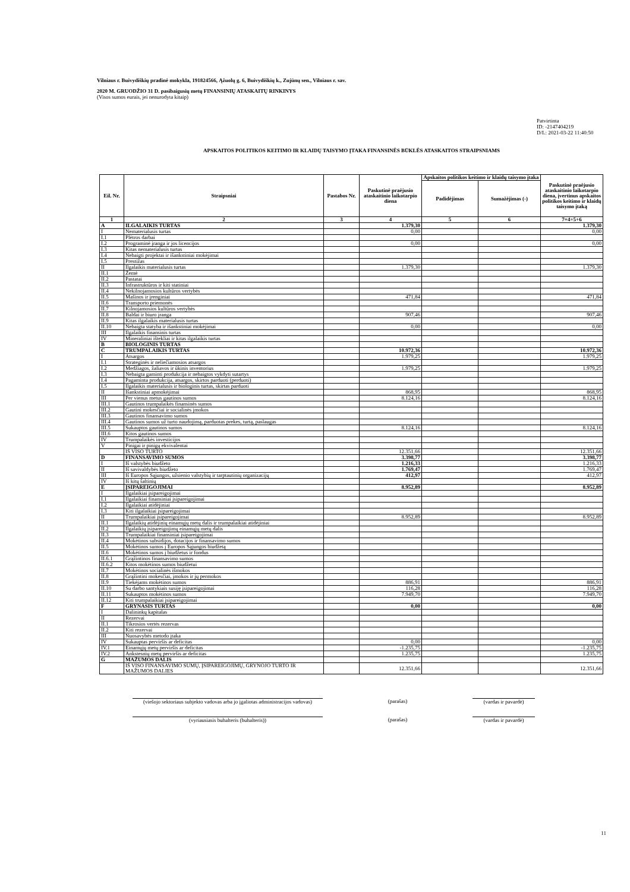Vilniaus r. Buivydiškių pradinė mokykla, 191824566, Ąžuolų g. 6, Buivydiškių k., Zujūnų sen., Vilniaus r. sav.
2020 M. GRUODŽIO 31 D. pasibaigusių metų FINANSINIŲ ATASKAITŲ RINKINYS
(Visos sumos eurais, jei nenurodyta kitaip)
Patvirtinta
ID: -2147404219
D/L: 2021-03-22 11:40:50
APSKAITOS POLITIKOS KEITIMO IR KLAIDŲ TAISYMO ĮTAKA FINANSINĖS BŪKLĖS ATASKAITOS STRAIPSNIAMS
| Eil. Nr. | Straipsniai | Pastabos Nr. | Paskutinė praėjusio ataskaitinio laikotarpio diena | Apskaitos politikos keitimo ir klaidų taisymo įtaka | | Paskutinė praėjusio ataskaitinio laikotarpio diena, įvertinus apskaitos politikos keitimo ir klaidų taisymo įtaką |
| --- | --- | --- | --- | --- | --- | --- |
| | | | | Padidėjimas | Sumažėjimas (-) | |
| 1 | 2 | 3 | 4 | 5 | 6 | 7=4+5+6 |
| A | ILGALAIKIS TURTAS | | 1.379,30 | | | 1.379,30 |
| I | Nematerialusis turtas | | 0,00 | | | 0,00 |
| I.1 | Plėtros darbai | | | | | |
| I.2 | Programinė įranga ir jos licencijos | | 0,00 | | | 0,00 |
| I.3 | Kitas nematerialusis turtas | | | | | |
| I.4 | Nebaigti projektai ir išankstiniai mokėjimai | | | | | |
| I.5 | Prestižas | | | | | |
| II | Ilgalaikis materialusis turtas | | 1.379,30 | | | 1.379,30 |
| II.1 | Žemė | | | | | |
| II.2 | Pastatai | | | | | |
| II.3 | Infrastruktūros ir kiti statiniai | | | | | |
| II.4 | Nekilnojamosios kultūros vertybės | | | | | |
| II.5 | Mašinos ir įrenginiai | | 471,84 | | | 471,84 |
| II.6 | Transporto priemonės | | | | | |
| II.7 | Kilnojamosios kultūros vertybės | | | | | |
| II.8 | Baldai ir biuro įranga | | 907,46 | | | 907,46 |
| II.9 | Kitas ilgalaikis materialusis turtas | | | | | |
| II.10 | Nebaigta statyba ir išankstiniai mokėjimai | | 0,00 | | | 0,00 |
| III | Ilgalaikis finansinis turtas | | | | | |
| IV | Mineraliniai ištekliai ir kitas ilgalaikis turtas | | | | | |
| B | BIOLOGINIS TURTAS | | | | | |
| C | TRUMPALAIKIS TURTAS | | 10.972,36 | | | 10.972,36 |
| I | Atsargos | | 1.979,25 | | | 1.979,25 |
| I.1 | Strateginės ir neliečiamosios atsargos | | | | | |
| I.2 | Medžiagos, žaliavos ir ūkinis inventorius | | 1.979,25 | | | 1.979,25 |
| I.3 | Nebaigta gaminti produkcija ir nebaigtos vykdyti sutartys | | | | | |
| I.4 | Pagaminta produkcija, atsargos, skirtos parduoti (perduoti) | | | | | |
| I.5 | Ilgalaikis materialusis ir biologinis turtas, skirtas parduoti | | | | | |
| II | Išankstiniai apmokėjimai | | 868,95 | | | 868,95 |
| III | Per vienus metus gautinos sumos | | 8.124,16 | | | 8.124,16 |
| III.1 | Gautinos trumpalaikės finansinės sumos | | | | | |
| III.2 | Gautini mokesčiai ir socialinės įmokos | | | | | |
| III.3 | Gautinos finansavimo sumos | | | | | |
| III.4 | Gautinos sumos už turto naudojimą, parduotas prekes, turtą, paslaugas | | | | | |
| III.5 | Sukauptos gautinos sumos | | 8.124,16 | | | 8.124,16 |
| III.6 | Kitos gautinos sumos | | | | | |
| IV | Trumpalaikės investicijos | | | | | |
| V | Pinigai ir pinigų ekvivalentai | | | | | |
| | IŠ VISO TURTO | | 12.351,66 | | | 12.351,66 |
| D | FINANSAVIMO SUMOS | | 3.398,77 | | | 3.398,77 |
| I | Iš valstybės biudžeto | | 1.216,33 | | | 1.216,33 |
| II | Iš savivaldybės biudžeto | | 1.769,47 | | | 1.769,47 |
| III | Iš Europos Sąjungos, užsienio valstybių ir tarptautinių organizacijų | | 412,97 | | | 412,97 |
| IV | Iš kitų šaltinių | | | | | |
| E | ĮSIPAREIGOJIMAI | | 8.952,89 | | | 8.952,89 |
| I | Ilgalaikiai įsipareigojimai | | | | | |
| I.1 | Ilgalaikiai finansiniai įsipareigojimai | | | | | |
| I.2 | Ilgalaikiai atidėjiniai | | | | | |
| I.3 | Kiti ilgalaikiai įsipareigojimai | | | | | |
| II | Trumpalaikiai įsipareigojimai | | 8.952,89 | | | 8.952,89 |
| II.1 | Ilgalaikių atidėjinių einamųjų metų dalis ir trumpalaikiai atidėjiniai | | | | | |
| II.2 | Ilgalaikių įsipareigojimų einamųjų metų dalis | | | | | |
| II.3 | Trumpalaikiai finansiniai įsipareigojimai | | | | | |
| II.4 | Mokėtinos subsidijos, dotacijos ir finansavimo sumos | | | | | |
| II.5 | Mokėtinos sumos į Europos Sąjungos biudžetą | | | | | |
| II.6 | Mokėtinos sumos į biudžetus ir fondus | | | | | |
| II.6.1 | Grąžintinos finansavimo sumos | | | | | |
| II.6.2 | Kitos mokėtinos sumos biudžetui | | | | | |
| II.7 | Mokėtinos socialinės išmokos | | | | | |
| II.8 | Grąžintini mokesčiai, įmokos ir jų permokos | | | | | |
| II.9 | Tiekėjams mokėtinos sumos | | 886,91 | | | 886,91 |
| II.10 | Su darbo santykiais susiję įsipareigojimai | | 116,28 | | | 116,28 |
| II.11 | Sukauptos mokėtinos sumos | | 7.949,70 | | | 7.949,70 |
| II.12 | Kiti trumpalaikiai įsipareigojimai | | | | | |
| F | GRYNASIS TURTAS | | 0,00 | | | 0,00 |
| I | Dalininkų kapitalas | | | | | |
| II | Rezervai | | | | | |
| II.1 | Tikrosios vertės rezervas | | | | | |
| II.2 | Kiti rezervai | | | | | |
| III | Nuosavybės metodo įtaka | | | | | |
| IV | Sukauptas perviršis ar deficitas | | 0,00 | | | 0,00 |
| IV.1 | Einamųjų metų perviršis ar deficitas | | -1.235,75 | | | -1.235,75 |
| IV.2 | Ankstesnių metų perviršis ar deficitas | | 1.235,75 | | | 1.235,75 |
| G | MAŽUMOS DALIS | | | | | |
| | IŠ VISO FINANSAVIMO SUMŲ, ĮSIPAREIGOJIMŲ, GRYNOJO TURTO IR MAŽUMOS DALIES | | 12.351,66 | | | 12.351,66 |
(viešojo sektoriaus subjekto vadovas arba jo įgaliotas administracijos vadovas) (parašas) (vardas ir pavardė)
(vyriausiasis buhalteris (buhalteris)) (parašas) (vardas ir pavardė)
11